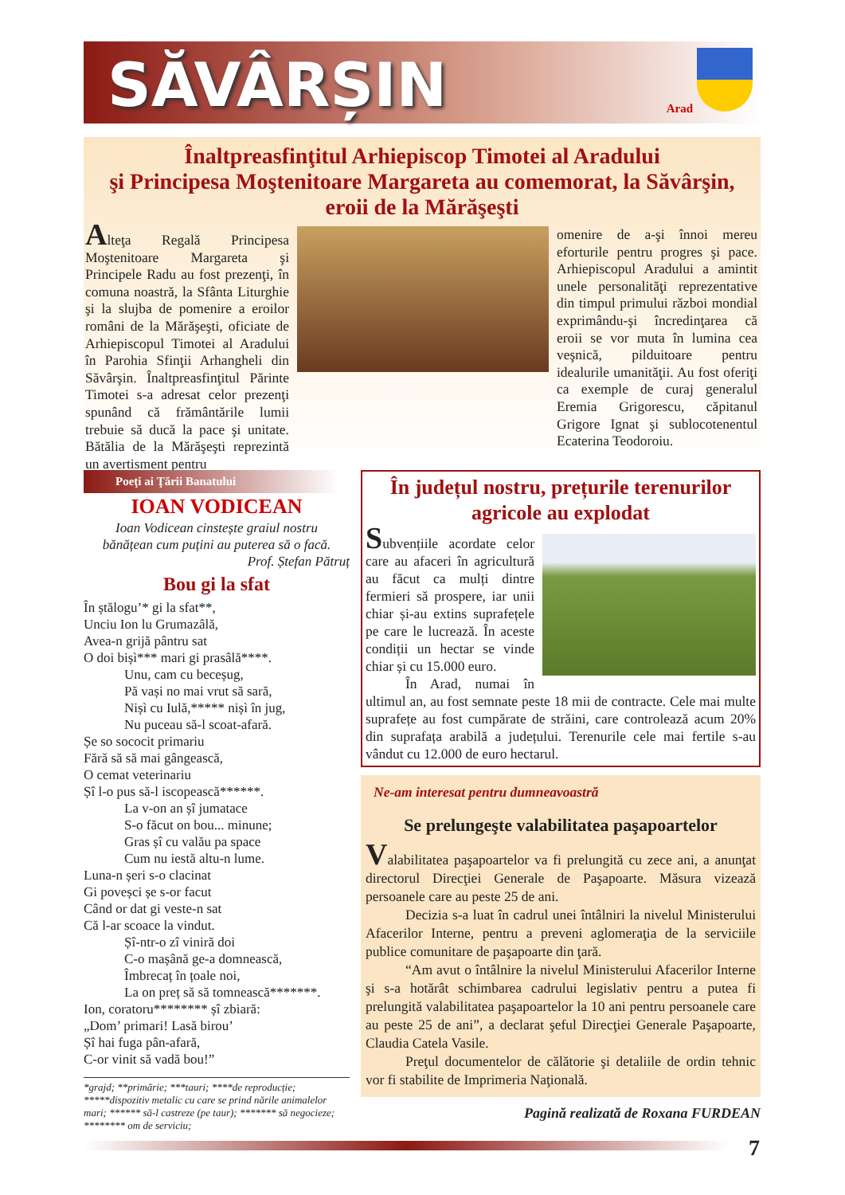SĂVÂRȘIN
Arad
Înaltpreasfinţitul Arhiepiscop Timotei al Aradului
şi Principesa Moştenitoare Margareta au comemorat, la Săvârşin,
eroii de la Mărăşeşti
Alteţa Regală Principesa Moştenitoare Margareta şi Principele Radu au fost prezenţi, în comuna noastră, la Sfânta Liturghie şi la slujba de pomenire a eroilor români de la Mărăşeşti, oficiate de Arhiepiscopul Timotei al Aradului în Parohia Sfinţii Arhangheli din Săvârşin. Înaltpreasfinţitul Părinte Timotei s-a adresat celor prezenţi spunând că frământările lumii trebuie să ducă la pace şi unitate. Bătălia de la Mărăşeşti reprezintă un avertisment pentru
omenire de a-şi înnoi mereu eforturile pentru progres şi pace. Arhiepiscopul Aradului a amintit unele personalităţi reprezentative din timpul primului război mondial exprimându-şi încredinţarea că eroii se vor muta în lumina cea veşnică, pilduitoare pentru idealurile umanităţii. Au fost oferiţi ca exemple de curaj generalul Eremia Grigorescu, căpitanul Grigore Ignat şi sublocotenentul Ecaterina Teodoroiu.
Poeţi ai Ţării Banatului
IOAN VODICEAN
Ioan Vodicean cinstește graiul nostru
bănățean cum puțini au puterea să o facă.
Prof. Ștefan Pătruț
Bou gi la sfat
În ștălogu’* gi la sfat**,
Unciu Ion lu Grumazâlă,
Avea-n grijă pântru sat
O doi bișì*** mari gi prasâlă****.
   Unu, cam cu beceșug,
   Pă vași no mai vrut să sară,
   Nișì cu Iulă,***** nișì în jug,
   Nu puceau să-l scoat-afară.
Șe so sococit primariu
Fără să să mai gângească,
O cemat veterinariu
Șî l-o pus să-l iscopească******.
   La v-on an șî jumatace
   S-o făcut on bou... minune;
   Gras șî cu valău pa space
   Cum nu iestă altu-n lume.
Luna-n șeri s-o clacinat
Gi poveșci șe s-or facut
Când or dat gi veste-n sat
Că l-ar scoace la vindut.
   Șî-ntr-o zî viniră doi
   C-o mașână ge-a domnească,
   Îmbrecaț în țoale noi,
   La on preț să să tomnească*******.
Ion, coratoru******** șî zbiară:
„Dom’ primari! Lasă birou’
Șî hai fuga pân-afară,
C-or vinit să vadă bou!”
*grajd; **primărie; ***tauri; ****de reproducție; *****dispozitiv metalic cu care se prind nările animalelor mari; ****** să-l castreze (pe taur); ******* să negocieze; ******** om de serviciu;
În județul nostru, prețurile terenurilor agricole au explodat
Subvențiile acordate celor care au afaceri în agricultură au făcut ca mulți dintre fermieri să prospere, iar unii chiar și-au extins suprafețele pe care le lucrează. În aceste condiții un hectar se vinde chiar și cu 15.000 euro.
În Arad, numai în ultimul an, au fost semnate peste 18 mii de contracte. Cele mai multe suprafețe au fost cumpărate de străini, care controlează acum 20% din suprafața arabilă a județului. Terenurile cele mai fertile s-au vândut cu 12.000 de euro hectarul.
Ne-am interesat pentru dumneavoastră
Se prelungeşte valabilitatea paşapoartelor
Valabilitatea paşapoartelor va fi prelungită cu zece ani, a anunţat directorul Direcţiei Generale de Paşapoarte. Măsura vizează persoanele care au peste 25 de ani.
Decizia s-a luat în cadrul unei întâlniri la nivelul Ministerului Afacerilor Interne, pentru a preveni aglomeraţia de la serviciile publice comunitare de paşapoarte din ţară.
“Am avut o întâlnire la nivelul Ministerului Afacerilor Interne şi s-a hotărât schimbarea cadrului legislativ pentru a putea fi prelungită valabilitatea paşapoartelor la 10 ani pentru persoanele care au peste 25 de ani”, a declarat şeful Direcţiei Generale Paşapoarte, Claudia Catela Vasile.
Preţul documentelor de călătorie şi detaliile de ordin tehnic vor fi stabilite de Imprimeria Naţională.
Pagină realizată de Roxana FURDEAN
7